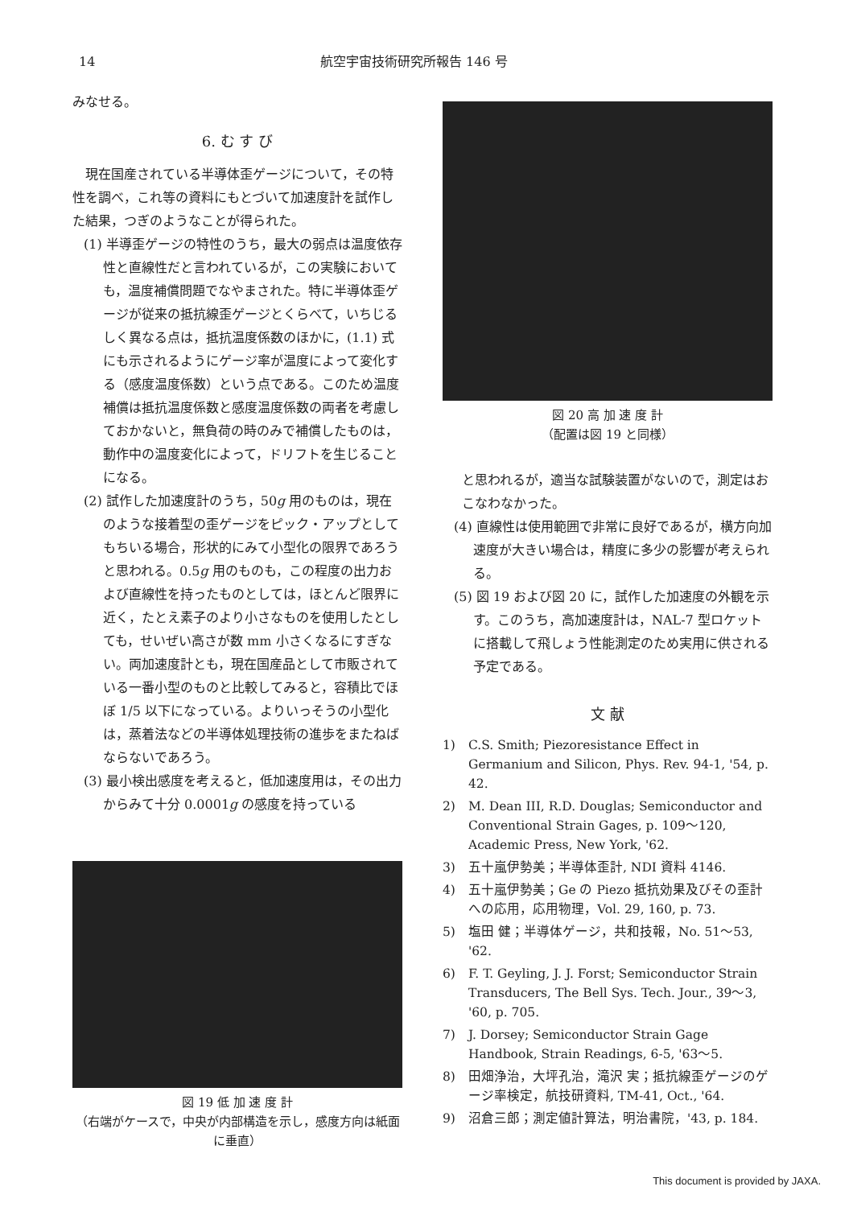14 航空宇宙技術研究所報告 146 号
みなせる。
6. む す び
 現在国産されている半導体歪ゲージについて，その特性を調べ，これ等の資料にもとづいて加速度計を試作した結果，つぎのようなことが得られた。
(1) 半導歪ゲージの特性のうち，最大の弱点は温度依存性と直線性だと言われているが，この実験においても，温度補償問題でなやまされた。特に半導体歪ゲージが従来の抵抗線歪ゲージとくらべて，いちじるしく異なる点は，抵抗温度係数のほかに，(1.1) 式にも示されるようにゲージ率が温度によって変化する（感度温度係数）という点である。このため温度補償は抵抗温度係数と感度温度係数の両者を考慮しておかないと，無負荷の時のみで補償したものは，動作中の温度変化によって，ドリフトを生じることになる。
(2) 試作した加速度計のうち，50g 用のものは，現在のような接着型の歪ゲージをピック・アップとしてもちいる場合，形状的にみて小型化の限界であろうと思われる。0.5g 用のものも，この程度の出力および直線性を持ったものとしては，ほとんど限界に近く，たとえ素子のより小さなものを使用したとしても，せいぜい高さが数 mm 小さくなるにすぎない。両加速度計とも，現在国産品として市販されている一番小型のものと比較してみると，容積比でほぼ 1/5 以下になっている。よりいっそうの小型化は，蒸着法などの半導体処理技術の進歩をまたねばならないであろう。
(3) 最小検出感度を考えると，低加速度用は，その出力からみて十分 0.0001g の感度を持っている
図 19 低 加 速 度 計
（右端がケースで，中央が内部構造を示し，感度方向は紙面に垂直）
図 20 高 加 速 度 計
（配置は図 19 と同様）
と思われるが，適当な試験装置がないので，測定はおこなわなかった。
(4) 直線性は使用範囲で非常に良好であるが，横方向加速度が大きい場合は，精度に多少の影響が考えられる。
(5) 図 19 および図 20 に，試作した加速度の外観を示す。このうち，高加速度計は，NAL-7 型ロケットに搭載して飛しょう性能測定のため実用に供される予定である。
文 献
1) C.S. Smith; Piezoresistance Effect in Germanium and Silicon, Phys. Rev. 94-1, '54, p. 42.
2) M. Dean III, R.D. Douglas; Semiconductor and Conventional Strain Gages, p. 109～120, Academic Press, New York, '62.
3) 五十嵐伊勢美；半導体歪計, NDI 資料 4146.
4) 五十嵐伊勢美；Ge の Piezo 抵抗効果及びその歪計への応用，応用物理，Vol. 29, 160, p. 73.
5) 塩田 健；半導体ゲージ，共和技報，No. 51～53, '62.
6) F. T. Geyling, J. J. Forst; Semiconductor Strain Transducers, The Bell Sys. Tech. Jour., 39～3, '60, p. 705.
7) J. Dorsey; Semiconductor Strain Gage Handbook, Strain Readings, 6-5, '63～5.
8) 田畑浄治，大坪孔治，滝沢 実；抵抗線歪ゲージのゲージ率検定，航技研資料, TM-41, Oct., '64.
9) 沼倉三郎；測定値計算法，明治書院，'43, p. 184.
This document is provided by JAXA.